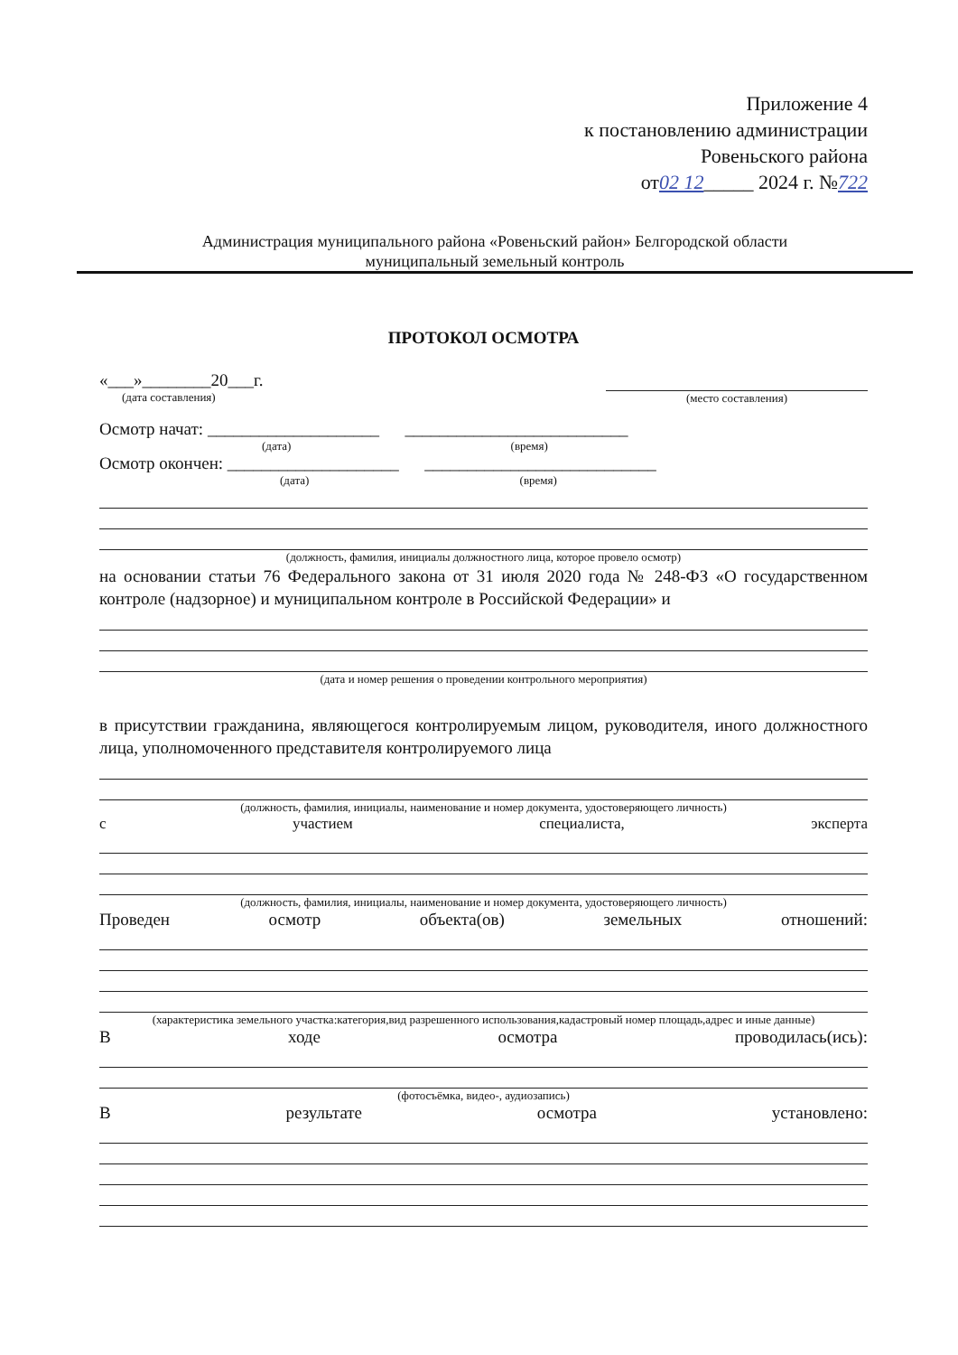Приложение 4
к постановлению администрации
Ровеньского района
от02 12_____ 2024 г. №722
Администрация муниципального района «Ровеньский район» Белгородской области
муниципальный земельный контроль
ПРОТОКОЛ ОСМОТРА
«___»________20___г.
(дата составления)
(место составления)
Осмотр начат: ____________________ __________________________
(дата) (время)
Осмотр окончен: ____________________ ___________________________
(дата) (время)
(должность, фамилия, инициалы должностного лица, которое провело осмотр)
на основании статьи 76 Федерального закона от 31 июля 2020 года № 248-ФЗ «О государственном контроле (надзорное) и муниципальном контроле в Российской Федерации» и
(дата и номер решения о проведении контрольного мероприятия)
в присутствии гражданина, являющегося контролируемым лицом, руководителя, иного должностного лица, уполномоченного представителя контролируемого лица
(должность, фамилия, инициалы, наименование и номер документа, удостоверяющего личность)
с участием специалиста, эксперта
(должность, фамилия, инициалы, наименование и номер документа, удостоверяющего личность)
Проведен осмотр объекта(ов) земельных отношений:
(характеристика земельного участка:категория,вид разрешенного использования,кадастровый номер площадь,адрес и иные данные)
Входе осмотра проводилась(ись):
(фотосъёмка, видео-, аудиозапись)
Врезультате осмотра установлено: